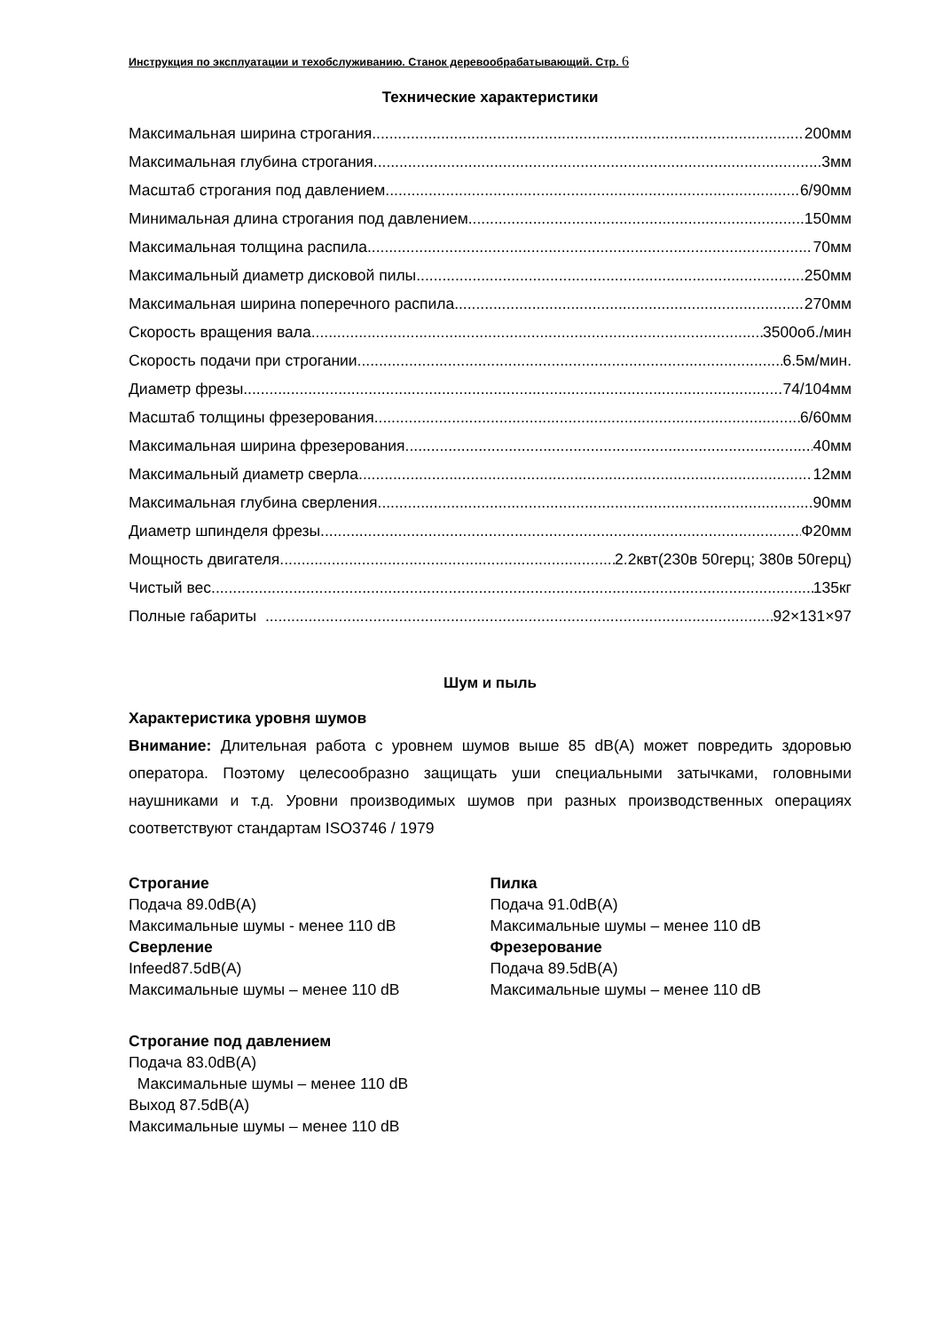Инструкция по эксплуатации и техобслуживанию. Станок деревообрабатывающий. Стр. 6
Технические характеристики
Максимальная ширина строгания 200мм
Максимальная глубина строгания 3мм
Масштаб строгания под давлением 6/90мм
Минимальная длина строгания под давлением 150мм
Максимальная толщина распила 70мм
Максимальный диаметр дисковой пилы. 250мм
Максимальная ширина поперечного распила 270мм
Скорость вращения вала 3500об./мин
Скорость подачи при строгании 6.5м/мин.
Диаметр фрезы 74/104мм
Масштаб толщины фрезерования 6/60мм
Максимальная ширина фрезерования 40мм
Максимальный диаметр сверла 12мм
Максимальная глубина сверления 90мм
Диаметр шпинделя фрезы. Ф20мм
Мощность двигателя 2.2квт(230в 50герц; 380в 50герц)
Чистый вес 135кг
Полные габариты 92×131×97
Шум и пыль
Характеристика уровня шумов
Внимание: Длительная работа с уровнем шумов выше 85 dB(A) может повредить здоровью оператора. Поэтому целесообразно защищать уши специальными затычками, головными наушниками и т.д. Уровни производимых шумов при разных производственных операциях соответствуют стандартам ISO3746 / 1979
Строгание
Подача 89.0dB(A)
Максимальные шумы - менее 110 dB
Сверление
Infeed87.5dB(A)
Максимальные шумы – менее 110 dB
Пилка
Подача 91.0dB(A)
Максимальные шумы – менее 110 dB
Фрезерование
Подача 89.5dB(A)
Максимальные шумы – менее 110 dB
Строгание под давлением
Подача 83.0dB(A)
Максимальные шумы – менее 110 dB
Выход 87.5dB(A)
Максимальные шумы – менее 110 dB